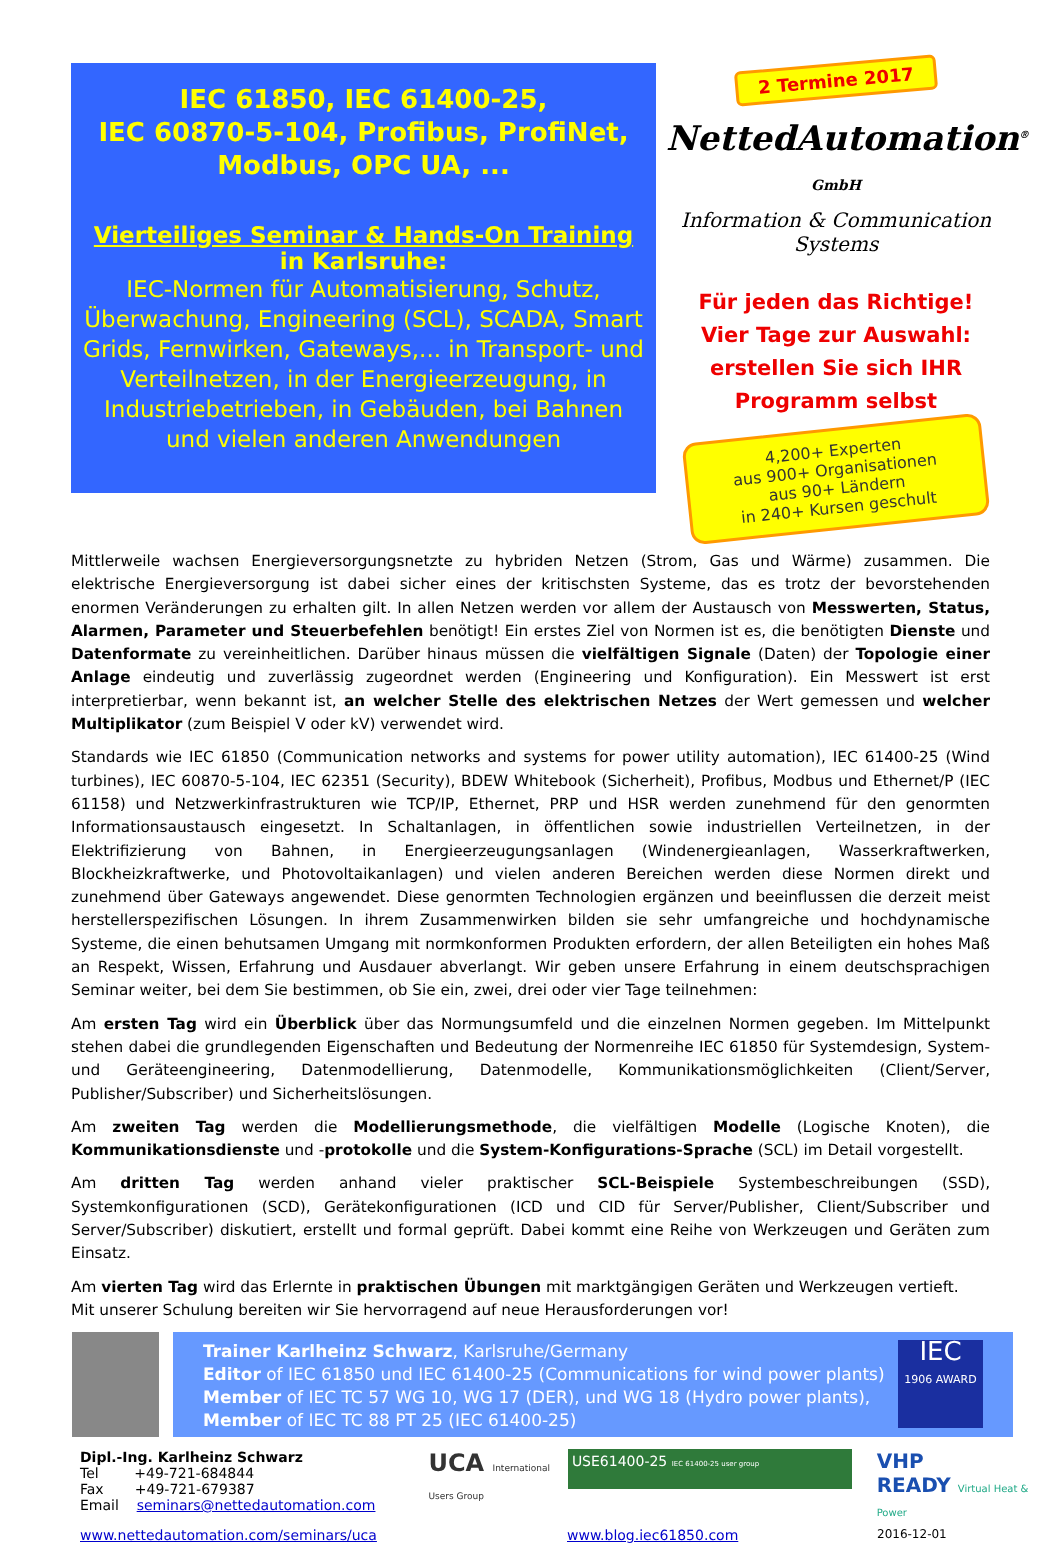IEC 61850, IEC 61400-25,
IEC 60870-5-104, Profibus, ProfiNet,
Modbus, OPC UA, ...
Vierteiliges Seminar & Hands-On Training
in Karlsruhe:
IEC-Normen für Automatisierung, Schutz, Überwachung, Engineering (SCL), SCADA, Smart Grids, Fernwirken, Gateways,... in Transport- und Verteilnetzen, in der Energieerzeugung, in Industriebetrieben, in Gebäuden, bei Bahnen und vielen anderen Anwendungen
2 Termine 2017
NettedAutomation<sup>®</sup> GmbH
Information & Communication Systems
Für jeden das Richtige!
Vier Tage zur Auswahl:
erstellen Sie sich IHR
Programm selbst
4,200+ Experten
aus 900+ Organisationen
aus 90+ Ländern
in 240+ Kursen geschult
Mittlerweile wachsen Energieversorgungsnetzte zu hybriden Netzen (Strom, Gas und Wärme) zusammen. Die elektrische Energieversorgung ist dabei sicher eines der kritischsten Systeme, das es trotz der bevorstehenden enormen Veränderungen zu erhalten gilt. In allen Netzen werden vor allem der Austausch von Messwerten, Status, Alarmen, Parameter und Steuerbefehlen benötigt! Ein erstes Ziel von Normen ist es, die benötigten Dienste und Datenformate zu vereinheitlichen. Darüber hinaus müssen die vielfältigen Signale (Daten) der Topologie einer Anlage eindeutig und zuverlässig zugeordnet werden (Engineering und Konfiguration). Ein Messwert ist erst interpretierbar, wenn bekannt ist, an welcher Stelle des elektrischen Netzes der Wert gemessen und welcher Multiplikator (zum Beispiel V oder kV) verwendet wird.
Standards wie IEC 61850 (Communication networks and systems for power utility automation), IEC 61400-25 (Wind turbines), IEC 60870-5-104, IEC 62351 (Security), BDEW Whitebook (Sicherheit), Profibus, Modbus und Ethernet/P (IEC 61158) und Netzwerkinfrastrukturen wie TCP/IP, Ethernet, PRP und HSR werden zunehmend für den genormten Informationsaustausch eingesetzt. In Schaltanlagen, in öffentlichen sowie industriellen Verteilnetzen, in der Elektrifizierung von Bahnen, in Energieerzeugungsanlagen (Windenergieanlagen, Wasserkraftwerken, Blockheizkraftwerke, und Photovoltaikanlagen) und vielen anderen Bereichen werden diese Normen direkt und zunehmend über Gateways angewendet. Diese genormten Technologien ergänzen und beeinflussen die derzeit meist herstellerspezifischen Lösungen. In ihrem Zusammenwirken bilden sie sehr umfangreiche und hochdynamische Systeme, die einen behutsamen Umgang mit normkonformen Produkten erfordern, der allen Beteiligten ein hohes Maß an Respekt, Wissen, Erfahrung und Ausdauer abverlangt. Wir geben unsere Erfahrung in einem deutschsprachigen Seminar weiter, bei dem Sie bestimmen, ob Sie ein, zwei, drei oder vier Tage teilnehmen:
Am ersten Tag wird ein Überblick über das Normungsumfeld und die einzelnen Normen gegeben. Im Mittelpunkt stehen dabei die grundlegenden Eigenschaften und Bedeutung der Normenreihe IEC 61850 für Systemdesign, System- und Geräteengineering, Datenmodellierung, Datenmodelle, Kommunikationsmöglichkeiten (Client/Server, Publisher/Subscriber) und Sicherheitslösungen.
Am zweiten Tag werden die Modellierungsmethode, die vielfältigen Modelle (Logische Knoten), die Kommunikationsdienste und -protokolle und die System-Konfigurations-Sprache (SCL) im Detail vorgestellt.
Am dritten Tag werden anhand vieler praktischer SCL-Beispiele Systembeschreibungen (SSD), Systemkonfigurationen (SCD), Gerätekonfigurationen (ICD und CID für Server/Publisher, Client/Subscriber und Server/Subscriber) diskutiert, erstellt und formal geprüft. Dabei kommt eine Reihe von Werkzeugen und Geräten zum Einsatz.
Am vierten Tag wird das Erlernte in praktischen Übungen mit marktgängigen Geräten und Werkzeugen vertieft.
Mit unserer Schulung bereiten wir Sie hervorragend auf neue Herausforderungen vor!
Trainer Karlheinz Schwarz, Karlsruhe/Germany
Editor of IEC 61850 und IEC 61400-25 (Communications for wind power plants)
Member of IEC TC 57 WG 10, WG 17 (DER), und WG 18 (Hydro power plants),
Member of IEC TC 88 PT 25 (IEC 61400-25)
IEC
1906 AWARD
Dipl.-Ing. Karlheinz Schwarz
Tel +49-721-684844
Fax +49-721-679387
Email seminars@nettedautomation.com
UCA International Users Group
USE61400-25 IEC 61400-25 user group
VHP
READY Virtual Heat & Power
www.nettedautomation.com/seminars/uca www.blog.iec61850.com 2016-12-01